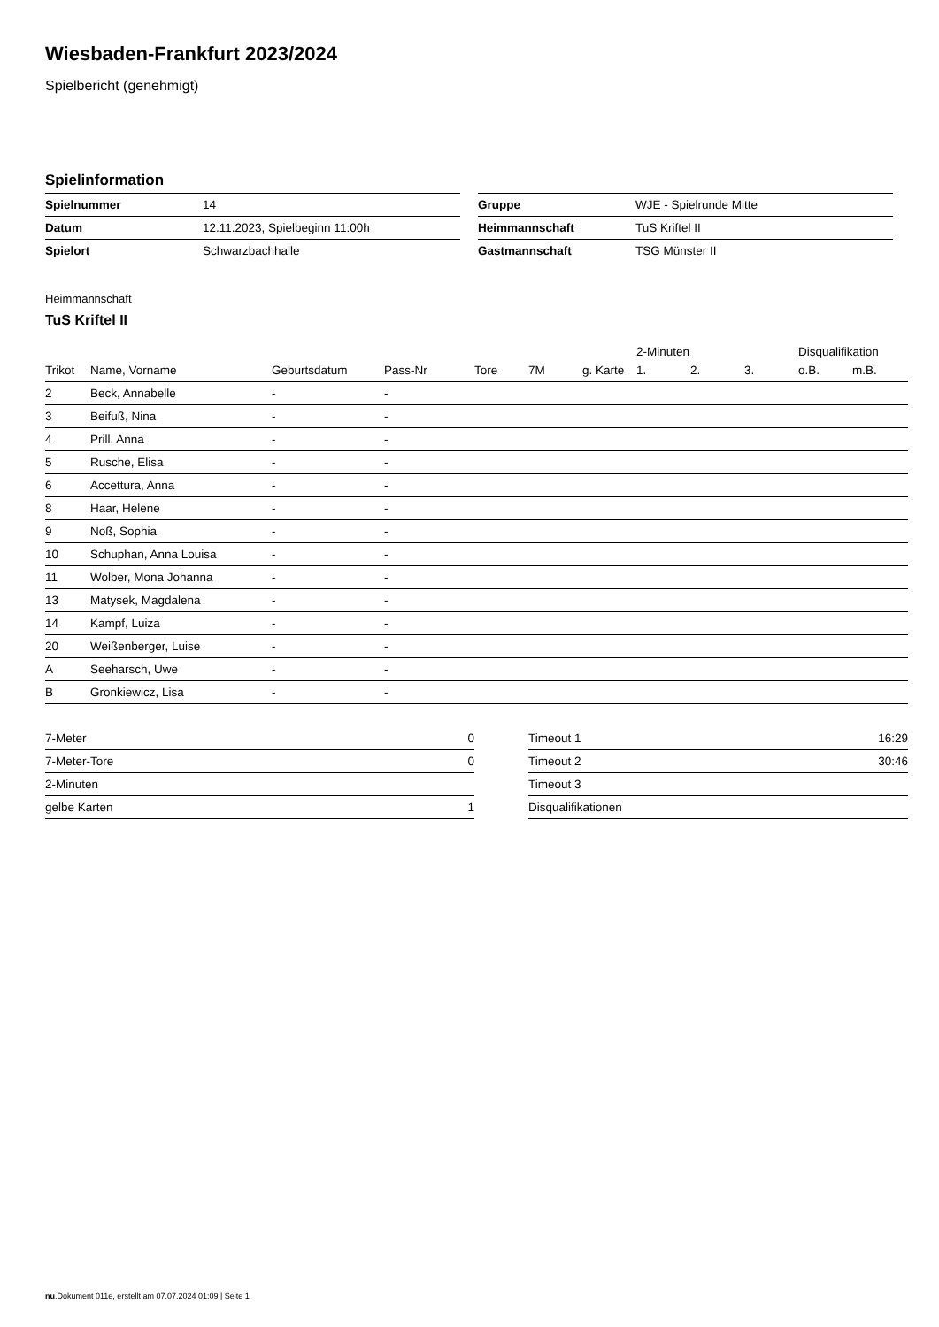Wiesbaden-Frankfurt 2023/2024
Spielbericht (genehmigt)
Spielinformation
| Spielnummer | 14 |
| Datum | 12.11.2023, Spielbeginn 11:00h |
| Spielort | Schwarzbachhalle |
| Gruppe | WJE - Spielrunde Mitte |
| Heimmannschaft | TuS Kriftel II |
| Gastmannschaft | TSG Münster II |
Heimmannschaft
TuS Kriftel II
| | | | | | | | 2-Minuten | | | Disqualifikation | |
| --- | --- | --- | --- | --- | --- | --- | --- | --- | --- | --- | --- |
| Trikot | Name, Vorname | Geburtsdatum | Pass-Nr | Tore | 7M | g. Karte | 1. | 2. | 3. | o.B. | m.B. |
| 2 | Beck, Annabelle | - | - | | | | | | | | |
| 3 | Beifuß, Nina | - | - | | | | | | | | |
| 4 | Prill, Anna | - | - | | | | | | | | |
| 5 | Rusche, Elisa | - | - | | | | | | | | |
| 6 | Accettura, Anna | - | - | | | | | | | | |
| 8 | Haar, Helene | - | - | | | | | | | | |
| 9 | Noß, Sophia | - | - | | | | | | | | |
| 10 | Schuphan, Anna Louisa | - | - | | | | | | | | |
| 11 | Wolber, Mona Johanna | - | - | | | | | | | | |
| 13 | Matysek, Magdalena | - | - | | | | | | | | |
| 14 | Kampf, Luiza | - | - | | | | | | | | |
| 20 | Weißenberger, Luise | - | - | | | | | | | | |
| A | Seeharsch, Uwe | - | - | | | | | | | | |
| B | Gronkiewicz, Lisa | - | - | | | | | | | | |
| 7-Meter | 0 |
| 7-Meter-Tore | 0 |
| 2-Minuten | |
| gelbe Karten | 1 |
| Timeout 1 | 16:29 |
| Timeout 2 | 30:46 |
| Timeout 3 | |
| Disqualifikationen | |
nu.Dokument 011e, erstellt am 07.07.2024 01:09 | Seite 1